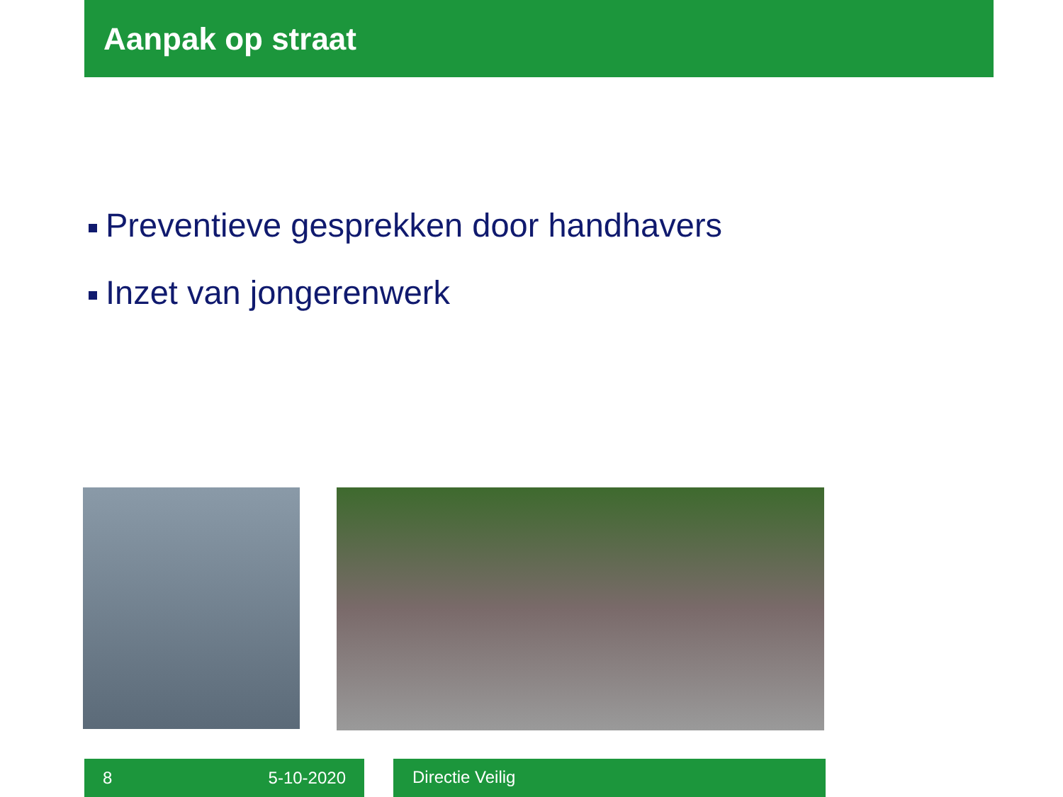Aanpak op straat
Preventieve gesprekken door handhavers
Inzet van jongerenwerk
8 5-10-2020 Directie Veilig